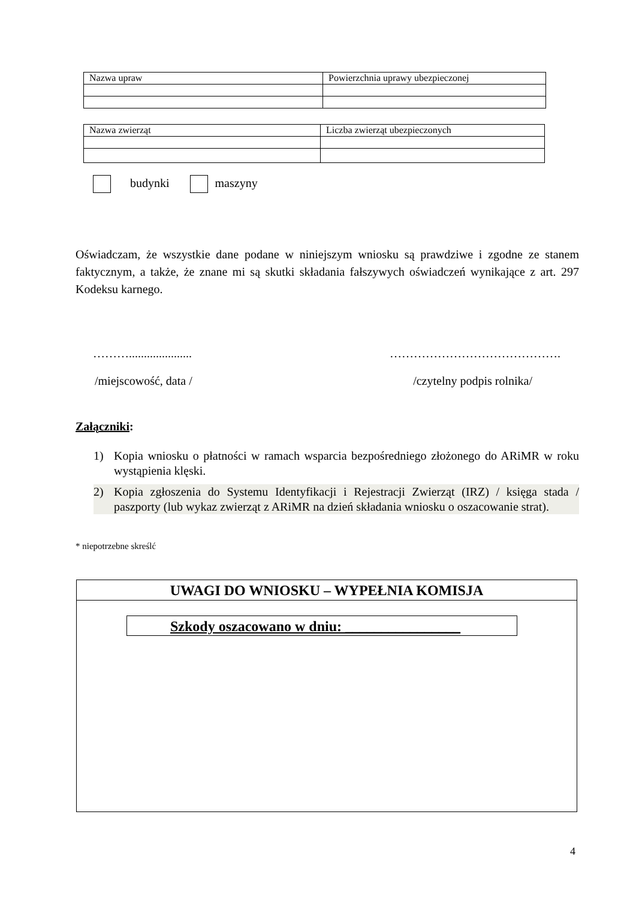| Nazwa upraw | Powierzchnia uprawy ubezpieczonej |
| Nazwa zwierząt | Liczba zwierząt ubezpieczonych |
budynki maszyny
Oświadczam, że wszystkie dane podane w niniejszym wniosku są prawdziwe i zgodne ze stanem faktycznym, a także, że znane mi są skutki składania fałszywych oświadczeń wynikające z art. 297 Kodeksu karnego.
………..................... …………………………………….
/miejscowość, data / /czytelny podpis rolnika/
Załączniki:
1) Kopia wniosku o płatności w ramach wsparcia bezpośredniego złożonego do ARiMR w roku wystąpienia klęski.
2) Kopia zgłoszenia do Systemu Identyfikacji i Rejestracji Zwierząt (IRZ) / księga stada / paszporty (lub wykaz zwierząt z ARiMR na dzień składania wniosku o oszacowanie strat).
* niepotrzebne skreślć
UWAGI DO WNIOSKU – WYPEŁNIA KOMISJA
Szkody oszacowano w dniu: ________________
4